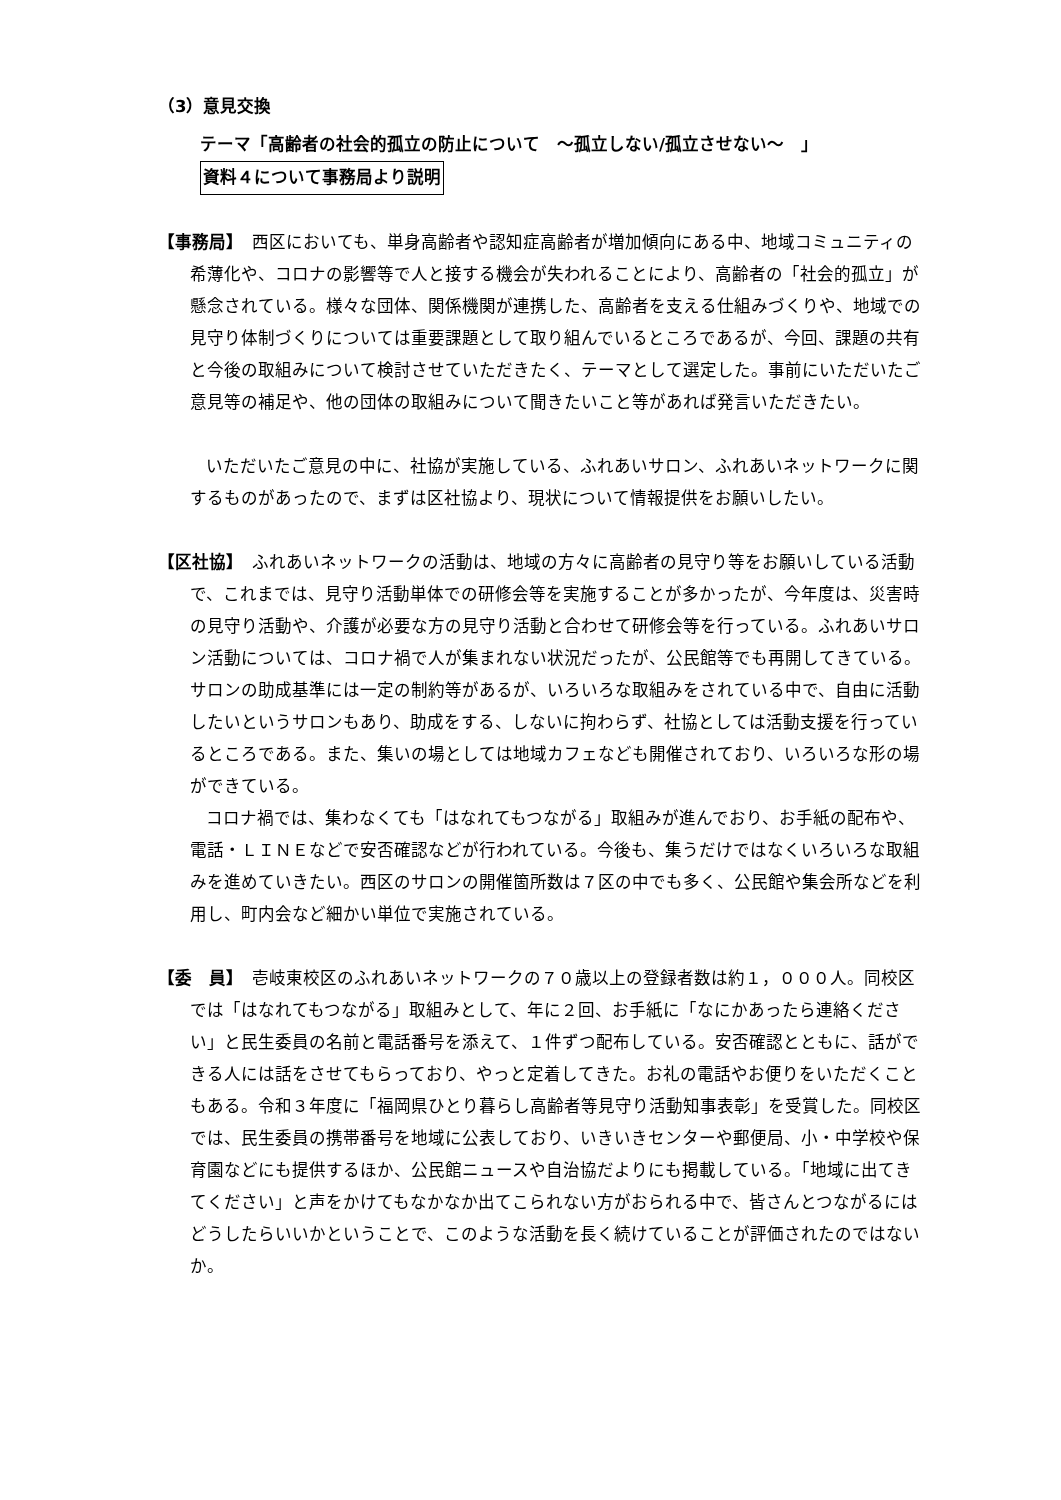（3）意見交換
テーマ「高齢者の社会的孤立の防止について　～孤立しない/孤立させない～　」
資料４について事務局より説明
【事務局】　西区においても、単身高齢者や認知症高齢者が増加傾向にある中、地域コミュニティの希薄化や、コロナの影響等で人と接する機会が失われることにより、高齢者の「社会的孤立」が懸念されている。様々な団体、関係機関が連携した、高齢者を支える仕組みづくりや、地域での見守り体制づくりについては重要課題として取り組んでいるところであるが、今回、課題の共有と今後の取組みについて検討させていただきたく、テーマとして選定した。事前にいただいたご意見等の補足や、他の団体の取組みについて聞きたいこと等があれば発言いただきたい。
いただいたご意見の中に、社協が実施している、ふれあいサロン、ふれあいネットワークに関するものがあったので、まずは区社協より、現状について情報提供をお願いしたい。
【区社協】　ふれあいネットワークの活動は、地域の方々に高齢者の見守り等をお願いしている活動で、これまでは、見守り活動単体での研修会等を実施することが多かったが、今年度は、災害時の見守り活動や、介護が必要な方の見守り活動と合わせて研修会等を行っている。ふれあいサロン活動については、コロナ禍で人が集まれない状況だったが、公民館等でも再開してきている。サロンの助成基準には一定の制約等があるが、いろいろな取組みをされている中で、自由に活動したいというサロンもあり、助成をする、しないに拘わらず、社協としては活動支援を行っているところである。また、集いの場としては地域カフェなども開催されており、いろいろな形の場ができている。
コロナ禍では、集わなくても「はなれてもつながる」取組みが進んでおり、お手紙の配布や、電話・ＬＩＮＥなどで安否確認などが行われている。今後も、集うだけではなくいろいろな取組みを進めていきたい。西区のサロンの開催箇所数は７区の中でも多く、公民館や集会所などを利用し、町内会など細かい単位で実施されている。
【委　員】　壱岐東校区のふれあいネットワークの７０歳以上の登録者数は約１，０００人。同校区では「はなれてもつながる」取組みとして、年に２回、お手紙に「なにかあったら連絡ください」と民生委員の名前と電話番号を添えて、１件ずつ配布している。安否確認とともに、話ができる人には話をさせてもらっており、やっと定着してきた。お礼の電話やお便りをいただくこともある。令和３年度に「福岡県ひとり暮らし高齢者等見守り活動知事表彰」を受賞した。同校区では、民生委員の携帯番号を地域に公表しており、いきいきセンターや郵便局、小・中学校や保育園などにも提供するほか、公民館ニュースや自治協だよりにも掲載している。「地域に出てきてください」と声をかけてもなかなか出てこられない方がおられる中で、皆さんとつながるにはどうしたらいいかということで、このような活動を長く続けていることが評価されたのではないか。